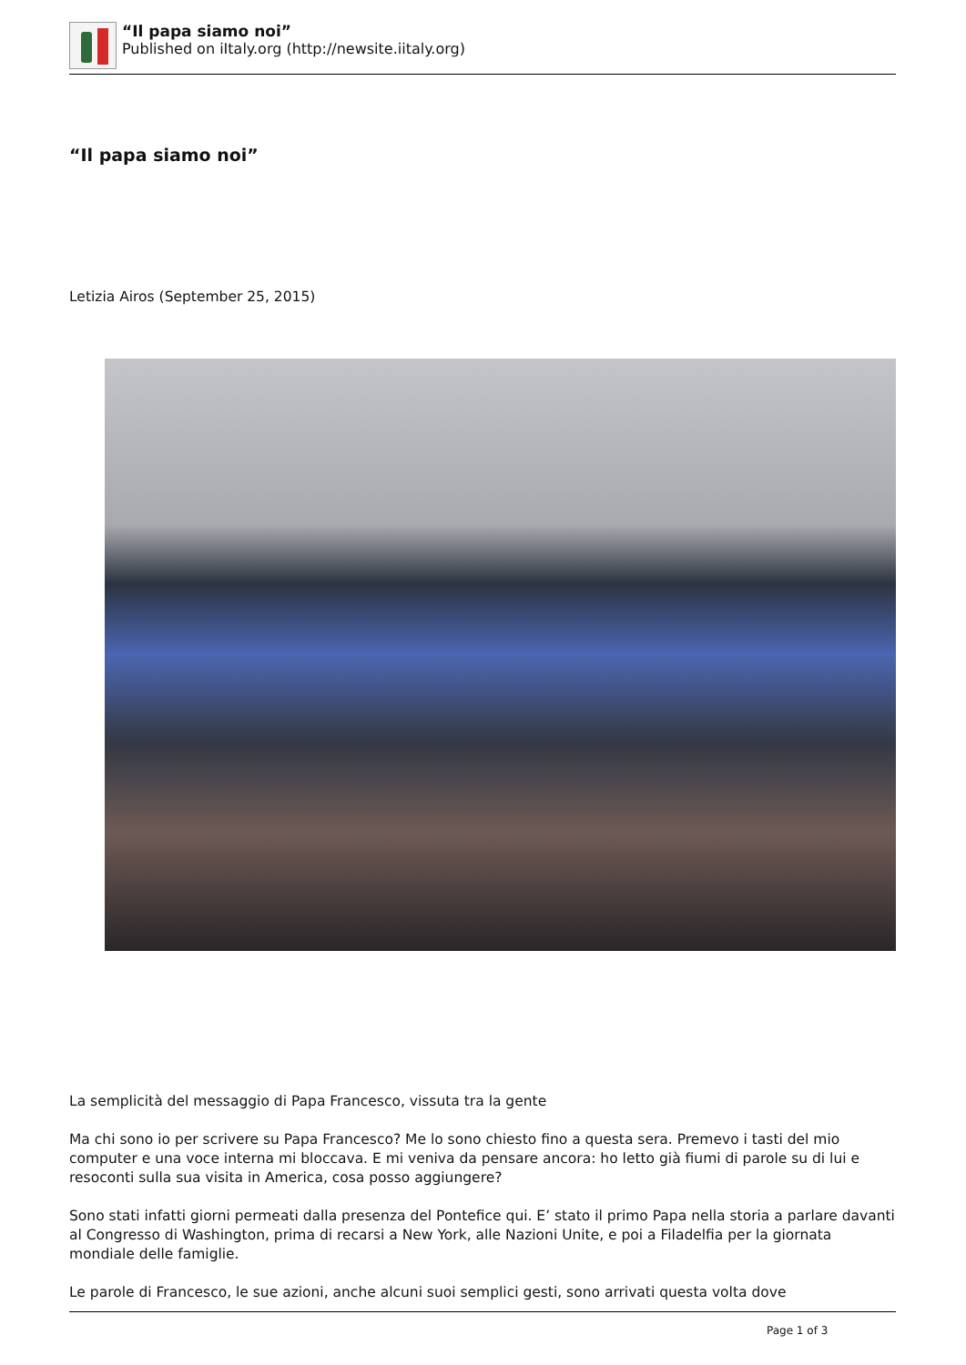“Il papa siamo noi”
Published on iItaly.org (http://newsite.iitaly.org)
“Il papa siamo noi”
Letizia Airos (September 25, 2015)
La semplicità del messaggio di Papa Francesco, vissuta tra la gente
Ma chi sono io per scrivere su Papa Francesco? Me lo sono chiesto fino a questa sera. Premevo i tasti del mio computer e una voce interna mi bloccava. E mi veniva da pensare ancora: ho letto già fiumi di parole su di lui e resoconti sulla sua visita in America, cosa posso aggiungere?
Sono stati infatti giorni permeati dalla presenza del Pontefice qui. E’ stato il primo Papa nella storia a parlare davanti al Congresso di Washington, prima di recarsi a New York, alle Nazioni Unite, e poi a Filadelfia per la giornata mondiale delle famiglie.
Le parole di Francesco, le sue azioni, anche alcuni suoi semplici gesti, sono arrivati questa volta dove
Page 1 of 3